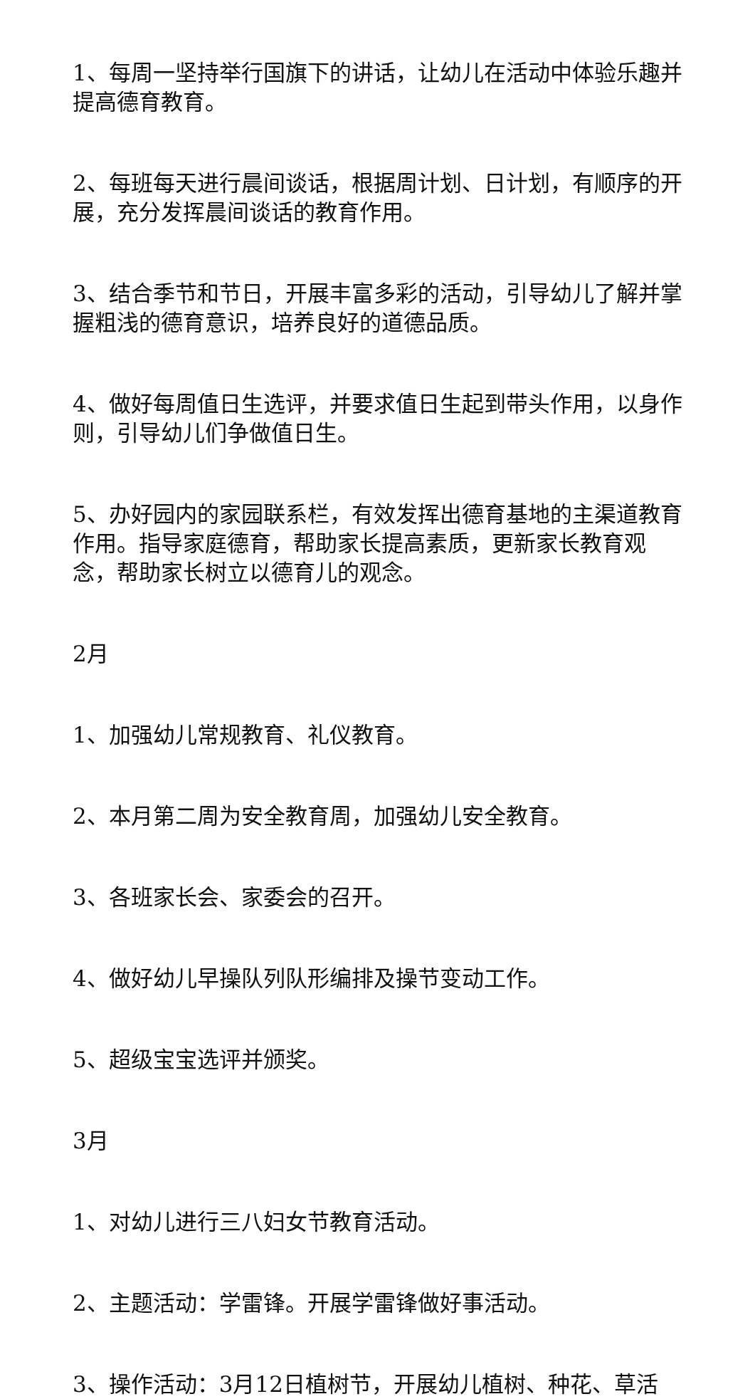1、每周一坚持举行国旗下的讲话，让幼儿在活动中体验乐趣并提高德育教育。
2、每班每天进行晨间谈话，根据周计划、日计划，有顺序的开展，充分发挥晨间谈话的教育作用。
3、结合季节和节日，开展丰富多彩的活动，引导幼儿了解并掌握粗浅的德育意识，培养良好的道德品质。
4、做好每周值日生选评，并要求值日生起到带头作用，以身作则，引导幼儿们争做值日生。
5、办好园内的家园联系栏，有效发挥出德育基地的主渠道教育作用。指导家庭德育，帮助家长提高素质，更新家长教育观念，帮助家长树立以德育儿的观念。
2月
1、加强幼儿常规教育、礼仪教育。
2、本月第二周为安全教育周，加强幼儿安全教育。
3、各班家长会、家委会的召开。
4、做好幼儿早操队列队形编排及操节变动工作。
5、超级宝宝选评并颁奖。
3月
1、对幼儿进行三八妇女节教育活动。
2、主题活动：学雷锋。开展学雷锋做好事活动。
3、操作活动：3月12日植树节，开展幼儿植树、种花、草活